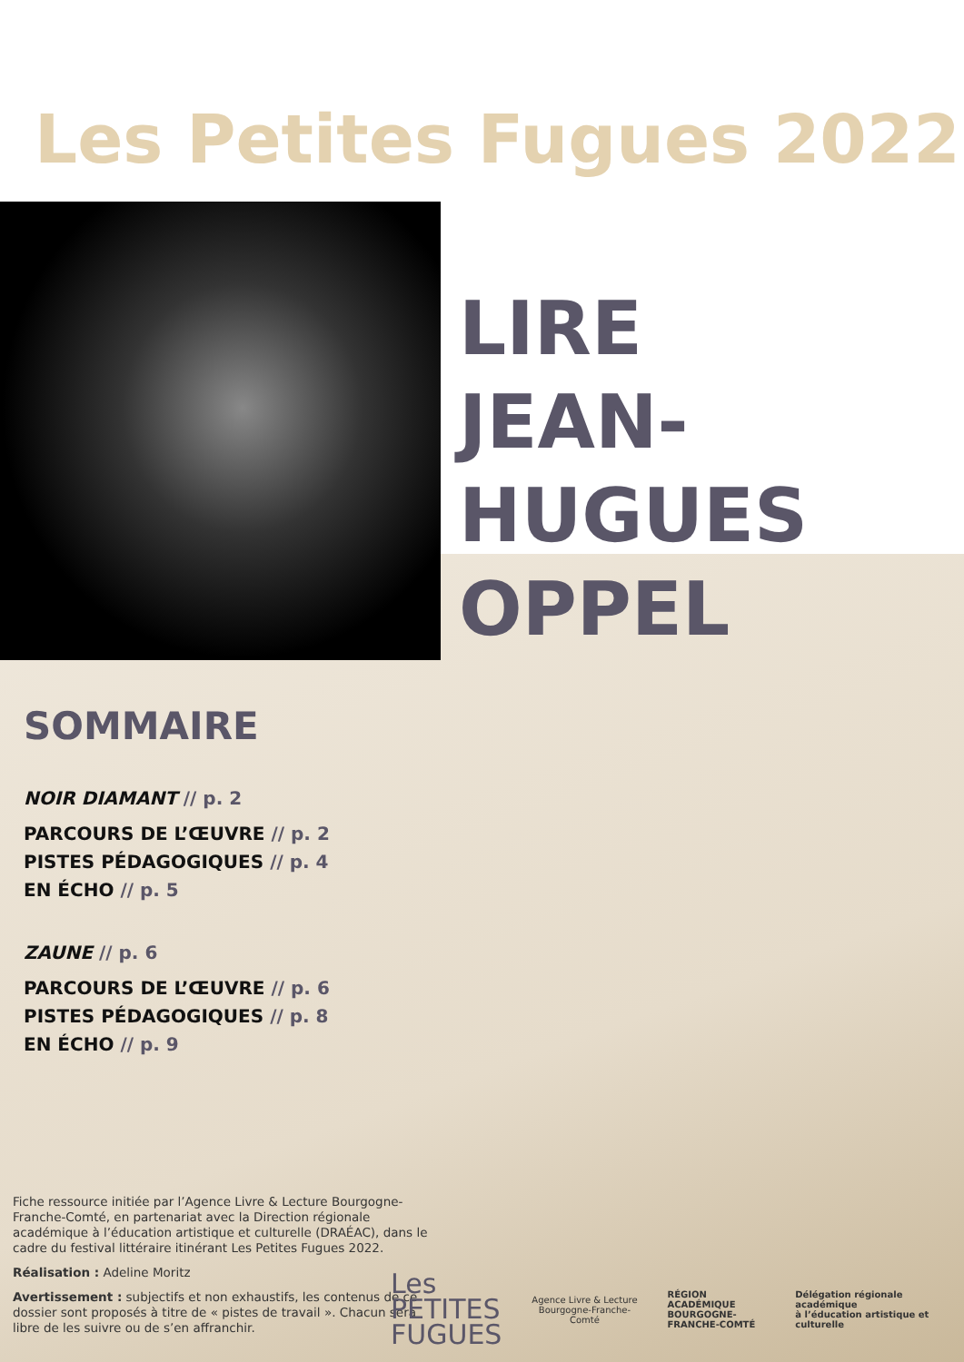Les Petites Fugues 2022
LIRE
JEAN-
HUGUES
OPPEL
SOMMAIRE
NOIR DIAMANT // p. 2
PARCOURS DE L’ŒUVRE // p. 2
PISTES PÉDAGOGIQUES // p. 4
EN ÉCHO // p. 5
ZAUNE // p. 6
PARCOURS DE L’ŒUVRE // p. 6
PISTES PÉDAGOGIQUES // p. 8
EN ÉCHO // p. 9
Fiche ressource initiée par l’Agence Livre & Lecture Bourgogne-Franche-Comté, en partenariat avec la Direction régionale académique à l’éducation artistique et culturelle (DRAÉAC), dans le cadre du festival littéraire itinérant Les Petites Fugues 2022.
Réalisation : Adeline Moritz
Avertissement : subjectifs et non exhaustifs, les contenus de ce dossier sont proposés à titre de « pistes de travail ». Chacun sera libre de les suivre ou de s’en affranchir.
Les
PETITES
FUGUES
Agence Livre & Lecture
Bourgogne-Franche-Comté
RÉGION ACADÉMIQUE
BOURGOGNE-
FRANCHE-COMTÉ
Délégation régionale académique
à l’éducation artistique et culturelle